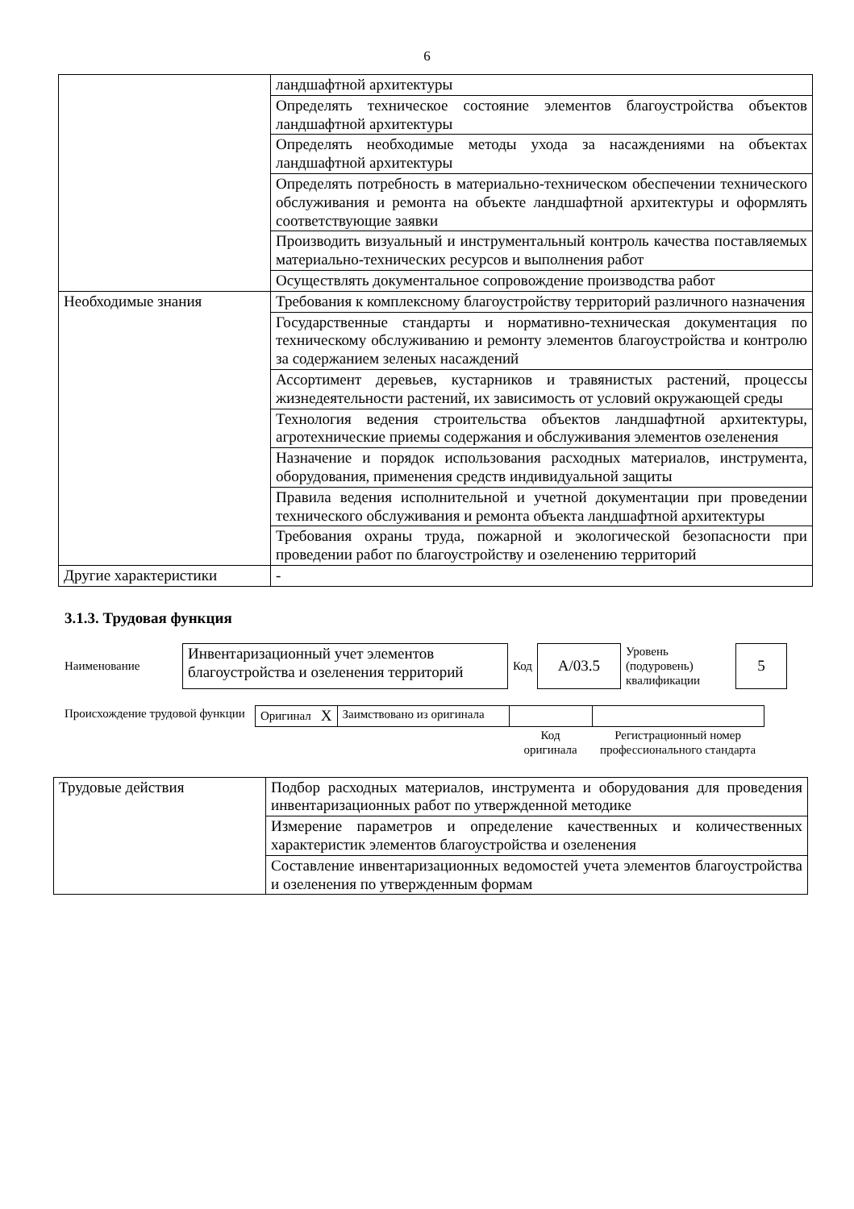6
| | ландшафтной архитектуры |
| | Определять техническое состояние элементов благоустройства объектов ландшафтной архитектуры |
| | Определять необходимые методы ухода за насаждениями на объектах ландшафтной архитектуры |
| | Определять потребность в материально-техническом обеспечении технического обслуживания и ремонта на объекте ландшафтной архитектуры и оформлять соответствующие заявки |
| | Производить визуальный и инструментальный контроль качества поставляемых материально-технических ресурсов и выполнения работ |
| | Осуществлять документальное сопровождение производства работ |
| Необходимые знания | Требования к комплексному благоустройству территорий различного назначения |
| | Государственные стандарты и нормативно-техническая документация по техническому обслуживанию и ремонту элементов благоустройства и контролю за содержанием зеленых насаждений |
| | Ассортимент деревьев, кустарников и травянистых растений, процессы жизнедеятельности растений, их зависимость от условий окружающей среды |
| | Технология ведения строительства объектов ландшафтной архитектуры, агротехнические приемы содержания и обслуживания элементов озеленения |
| | Назначение и порядок использования расходных материалов, инструмента, оборудования, применения средств индивидуальной защиты |
| | Правила ведения исполнительной и учетной документации при проведении технического обслуживания и ремонта объекта ландшафтной архитектуры |
| | Требования охраны труда, пожарной и экологической безопасности при проведении работ по благоустройству и озеленению территорий |
| Другие характеристики | - |
3.1.3. Трудовая функция
| Наименование | Инвентаризационный учет элементов благоустройства и озеленения территорий | Код | A/03.5 | Уровень (подуровень) квалификации | 5 |
| Происхождение трудовой функции | Оригинал | X | Заимствовано из оригинала | | |
| | | | | Код оригинала | Регистрационный номер профессионального стандарта |
| Трудовые действия | Подбор расходных материалов, инструмента и оборудования для проведения инвентаризационных работ по утвержденной методике |
| | Измерение параметров и определение качественных и количественных характеристик элементов благоустройства и озеленения |
| | Составление инвентаризационных ведомостей учета элементов благоустройства и озеленения по утвержденным формам |